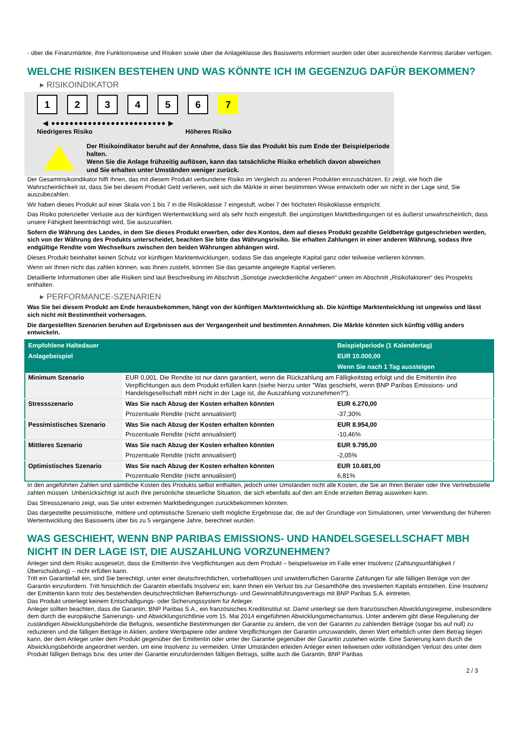- über die Finanzmärkte, ihre Funktionsweise und Risiken sowie über die Anlageklasse des Basiswerts informiert wurden oder über ausreichende Kenntnis darüber verfügen.
WELCHE RISIKEN BESTEHEN UND WAS KÖNNTE ICH IM GEGENZUG DAFÜR BEKOMMEN?
▸ RISIKOINDIKATOR
1 2 3 4 5 6 7
◀ ●●●●●●●●●●●●●●●●●●●●●●●●● ▶
Niedrigeres Risiko Höheres Risiko
Der Risikoindikator beruht auf der Annahme, dass Sie das Produkt bis zum Ende der Beispielperiode halten.
Wenn Sie die Anlage frühzeitig auflösen, kann das tatsächliche Risiko erheblich davon abweichen und Sie erhalten unter Umständen weniger zurück.
Der Gesamtrisikoindikator hilft Ihnen, das mit diesem Produkt verbundene Risiko im Vergleich zu anderen Produkten einzuschätzen. Er zeigt, wie hoch die Wahrscheinlichkeit ist, dass Sie bei diesem Produkt Geld verlieren, weil sich die Märkte in einer bestimmten Weise entwickeln oder wir nicht in der Lage sind, Sie auszubezahlen.
Wir haben dieses Produkt auf einer Skala von 1 bis 7 in die Risikoklasse 7 eingestuft, wobei 7 der höchsten Risikoklasse entspricht.
Das Risiko potenzieller Verluste aus der künftigen Wertentwicklung wird als sehr hoch eingestuft. Bei ungünstigen Marktbedingungen ist es äußerst unwahrscheinlich, dass unsere Fähigkeit beeinträchtigt wird, Sie auszuzahlen.
Sofern die Währung des Landes, in dem Sie dieses Produkt erwerben, oder des Kontos, dem auf dieses Produkt gezahlte Geldbeträge gutgeschrieben werden, sich von der Währung des Produkts unterscheidet, beachten Sie bitte das Währungsrisiko. Sie erhalten Zahlungen in einer anderen Währung, sodass Ihre endgültige Rendite vom Wechselkurs zwischen den beiden Währungen abhängen wird.
Dieses Produkt beinhaltet keinen Schutz vor künftigen Marktentwicklungen, sodass Sie das angelegte Kapital ganz oder teilweise verlieren könnten.
Wenn wir Ihnen nicht das zahlen können, was Ihnen zusteht, könnten Sie das gesamte angelegte Kapital verlieren.
Detaillierte Informationen über alle Risiken sind laut Beschreibung im Abschnitt „Sonstige zweckdienliche Angaben“ unten im Abschnitt „Risikofaktoren“ des Prospekts enthalten.
▸ PERFORMANCE-SZENARIEN
Was Sie bei diesem Produkt am Ende herausbekommen, hängt von der künftigen Marktentwicklung ab. Die künftige Marktentwicklung ist ungewiss und lässt sich nicht mit Bestimmtheit vorhersagen.
Die dargestellten Szenarien beruhen auf Ergebnissen aus der Vergangenheit und bestimmten Annahmen. Die Märkte könnten sich künftig völlig anders entwickeln.
| Empfohlene Haltedauer | | Beispielperiode (1 Kalendertag) |
| --- | --- | --- |
| Anlagebeispiel | | EUR 10.000,00 |
| | | Wenn Sie nach 1 Tag aussteigen |
| Minimum Szenario | EUR 0,001. Die Rendite ist nur dann garantiert, wenn die Rückzahlung am Fälligkeitstag erfolgt und die Emittentin ihre Verpflichtungen aus dem Produkt erfüllen kann (siehe hierzu unter "Was geschieht, wenn BNP Paribas Emissions- und Handelsgesellschaft mbH nicht in der Lage ist, die Auszahlung vorzunehmen?"). | |
| Stressszenario | Was Sie nach Abzug der Kosten erhalten könnten | EUR 6.270,00 |
| | Prozentuale Rendite (nicht annualisiert) | -37,30% |
| Pessimistisches Szenario | Was Sie nach Abzug der Kosten erhalten könnten | EUR 8.954,00 |
| | Prozentuale Rendite (nicht annualisiert) | -10,46% |
| Mittleres Szenario | Was Sie nach Abzug der Kosten erhalten könnten | EUR 9.795,00 |
| | Prozentuale Rendite (nicht annualisiert) | -2,05% |
| Optimistisches Szenario | Was Sie nach Abzug der Kosten erhalten könnten | EUR 10.681,00 |
| | Prozentuale Rendite (nicht annualisiert) | 6,81% |
In den angeführten Zahlen sind sämtliche Kosten des Produkts selbst enthalten, jedoch unter Umständen nicht alle Kosten, die Sie an Ihren Berater oder Ihre Vertriebsstelle zahlen müssen. Unberücksichtigt ist auch Ihre persönliche steuerliche Situation, die sich ebenfalls auf den am Ende erzielten Betrag auswirken kann.
Das Stressszenario zeigt, was Sie unter extremen Marktbedingungen zurückbekommen könnten.
Das dargestellte pessimistische, mittlere und optimistische Szenario stellt mögliche Ergebnisse dar, die auf der Grundlage von Simulationen, unter Verwendung der früheren Wertentwicklung des Basiswerts über bis zu 5 vergangene Jahre, berechnet wurden.
WAS GESCHIEHT, WENN BNP PARIBAS EMISSIONS- UND HANDELSGESELLSCHAFT MBH NICHT IN DER LAGE IST, DIE AUSZAHLUNG VORZUNEHMEN?
Anleger sind dem Risiko ausgesetzt, dass die Emittentin ihre Verpflichtungen aus dem Produkt – beispielsweise im Falle einer Insolvenz (Zahlungsunfähigkeit / Überschuldung) – nicht erfüllen kann.
Tritt ein Garantiefall ein, sind Sie berechtigt, unter einer deutschrechtlichen, vorbehaltlosen und unwiderruflichen Garantie Zahlungen für alle fälligen Beträge von der Garantin einzufordern. Tritt hinsichtlich der Garantin ebenfalls Insolvenz ein, kann Ihnen ein Verlust bis zur Gesamthöhe des investierten Kapitals entstehen. Eine Insolvenz der Emittentin kann trotz des bestehenden deutschrechtlichen Beherrschungs- und Gewinnabführungsvertrags mit BNP Paribas S.A. eintreten.
Das Produkt unterliegt keinem Entschädigungs- oder Sicherungssystem für Anleger.
Anleger sollten beachten, dass die Garantin, BNP Paribas S.A., ein französisches Kreditinstitut ist. Damit unterliegt sie dem französischen Abwicklungsregime, insbesondere dem durch die europäische Sanierungs- und Abwicklungsrichtlinie vom 15. Mai 2014 eingeführten Abwicklungsmechanismus. Unter anderem gibt diese Regulierung der zuständigen Abwicklungsbehörde die Befugnis, wesentliche Bestimmungen der Garantie zu ändern, die von der Garantin zu zahlenden Beträge (sogar bis auf null) zu reduzieren und die fälligen Beträge in Aktien, andere Wertpapiere oder andere Verpflichtungen der Garantin umzuwandeln, deren Wert erheblich unter dem Betrag liegen kann, der dem Anleger unter dem Produkt gegenüber der Emittentin oder unter der Garantie gegenüber der Garantin zustehen würde. Eine Sanierung kann durch die Abwicklungsbehörde angeordnet werden, um eine Insolvenz zu vermeiden. Unter Umständen erleiden Anleger einen teilweisen oder vollständigen Verlust des unter dem Produkt fälligen Betrags bzw. des unter der Garantie einzufordernden fälligen Betrags, sollte auch die Garantin, BNP Paribas
2 / 3